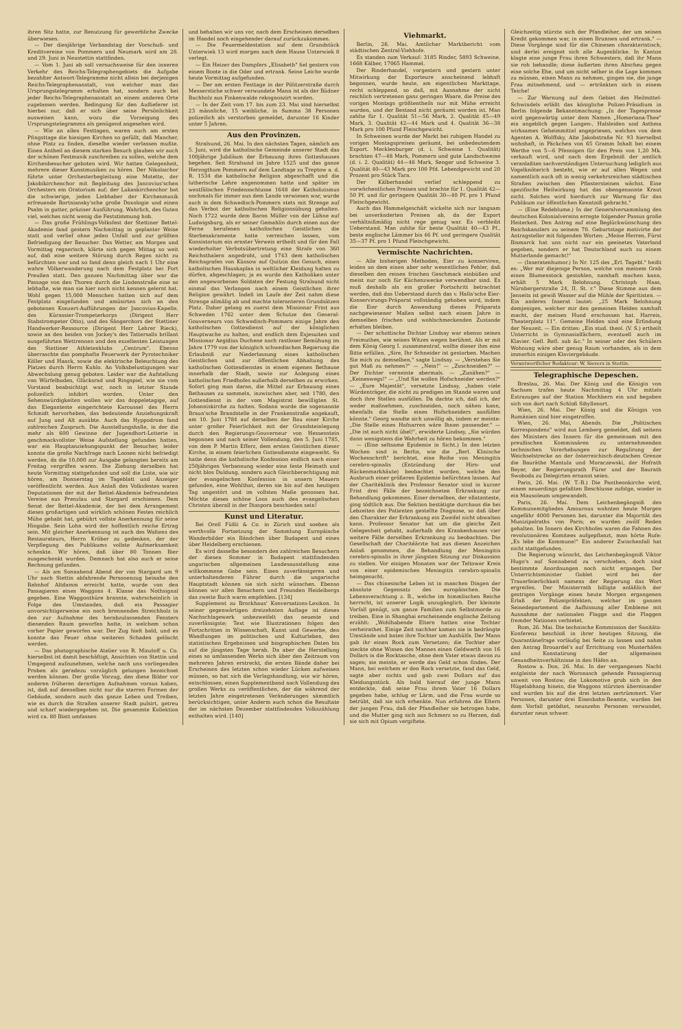ihren Sitz hatte, zur Benutzung für gewerbliche Zwecke überwiesen.
— Der diesjährige Verbandstag der Vorschuß- und Kreditvereine von Pommern und Neumark wird am 28. und 29. Juni in Neustettin stattfinden.
— Vom 1. Juni ab soll versuchsweise für den inneren Verkehr des Reichs-Telegraphengebiets die Aufgabe bezahlter Antwort-Telegramme nicht allein bei derjenigen Reichs-Telegraphenanstalt, von welcher man das Ursprungstelegramm erhalten hat, sondern auch bei jeder Reichs-Telegraphenanstalt an einem anderen Orte zugelassen werden. Bedingung für den Auflieferer ist hierbei nur, daß er sich über seine Persönlichkeit ausweisen kann, wozu die Vorzeigung des Ursprungstelegramms als genügend angesehen wird.
— Wie an allen Festtagen, waren auch am ersten Pfingsttage die hiesigen Kirchen so gefüllt, daß Mancher, ohne Platz zu finden, dieselbe wieder verlassen mußte. Einen Antheil an diesem starken Besuch glauben wir auch der schönen Festmusik zuschreiben zu sollen, welche dem Kirchenbesucher geboten wird. Wir hatten Gelegenheit, mehrere dieser Kunstmusiken zu hören. Der Nikolaichor führte unter Orchesterbegleitung eine Motette, der Jakobikirchenchor mit Begleitung des Jancovius'schen Orchesters ein Oratorium auf; der Lukaskirchenchor bot die schwierige, jeden Liebhaber der Kirchenmusik erfreuende Bortniansky'sche große Doxologie und einen Psalm in gutter, präziser Ausführung. Wahrlich, des Guten viel, welches nicht wenig die Feststimmung hob.
— Das große Frühlings-Volksfest der Stettiner Bettel-Akademie fand gestern Nachmittag in geplanter Weise statt und verlief ohne jeden Unfall und zur größten Befriedigung der Besucher. Das Wetter, am Morgen und Vormittag regnerisch, klärte sich gegen Mittag so weit auf, daß eine weitere Störung durch Regen nicht zu befürchten war und so fand denn gleich nach 1 Uhr eine wahre Völkerwanderung nach dem Festplatz bei Fort Preußen statt. Den ganzen Nachmittag über war die Passage von den Thoren durch die Lindenstraße eine so lebhafte, wie man sie hier noch nicht kennen gelernt hat. Wohl gegen 15,000 Menschen hatten sich auf dem Festplatz eingefunden und amüsirten sich an den gebotenen Konzert-Aufführungen der Jancovius-Kapelle, des Kürassier-Trompeterkorps (Dirigent Herr Stabstrompeter Otto), und des Sängerchors der Stettiner Handwerker-Ressource (Dirigent Herr Lehrer Rieck), sowie an den beiden von Jockey's des Tattersalls brillant ausgeführten Wettrennen und den exzellenten Leistungen des Stettiner Athletenklubs „Centrum". Ebenso überraschte das pomphafte Feuerwerk der Pyrotechniker Köller und Haack, sowie die elektrische Beleuchtung des Platzes durch Herrn Kuhlo. An Volksbelustigungen war Abwechslung genug geboten. Leider war die Aufstellung von Würfelbuden, Glücksrad und Ringspiel, wie sie vom Vorstand beabsichtigt war, noch in letzter Stunde polizeilich inhibirt worden. Unter den Sehenswürdigkeiten wollen wir das doppeletagige, auf das Eleganteste eingerichtete Karoussel des Herrn Schmidt hervorheben, das bedeutende Anziehungskraft auf Jung und Alt ausübte. Auch das Hyppodrom fand zahlreichen Zuspruch. Die Ausstellungshalle, in der die mehr als 600 Gewinne der Jugendhort-Lotterie in geschmackvollster Weise Aufstellung gefunden hatten, war ein Hauptanziehungspunkt der Besucher, leider konnte die große Nachfrage nach Loosen nicht befriedigt werden, da die 10,000 zur Ausgabe gelangten bereits am Freitag vergriffen waren. Die Ziehung derselben hat heute Vormittag stattgefunden und soll die Liste, wie wir hören, am Donnerstag im Tageblatt und Anzeiger veröffentlicht werden. Aus Anlaß des Volksfestes waren Deputationen der mit der Bettel-Akademie befreundeten Vereine aus Prenzlau und Stargard erschienen. Dem Senat der Bettel-Akademie, der bei dem Arrangement dieses großartigen und wirklich schönen Festes reichlich Mühe gehabt hat, gebührt vollste Anerkennung für seine Hingabe. Sein Lohn wird der hoffentlich reiche Ertrag sein. Mit gleicher Anerkennung ist auch des Waltens des Restaurateurs, Herrn Kröber zu gedenken, der der Verpflegung des Publikums vollste Aufmerksamkeit schenkte. Wir hören, daß über 80 Tonnen Bier ausgeschenkt wurden. Demnach hat also auch er seine Rechnung gefunden.
— Als am Sonnabend Abend der von Stargard um 9 Uhr nach Stettin abfahrende Personenzug beinahe den Bahnhof Altdamm erreicht hatte, wurde von den Passagieren eines Waggons 4. Klasse das Nothsignal gegeben. Eine Waggonthüre brannte, wahrscheinlich in Folge des Umstandes, daß ein Passagier unvorsichtigerweise ein noch brennendes Streichholz in den zur Aufnahme des herabzulassenden Fensters dienenden Raum geworfen hatte, in welchem schon vorher Papier geworfen war. Der Zug hielt bald, und es konnte das Feuer ohne weiteren Schaden gelöscht werden.
— Das photographische Atelier von R. Minzloff u. Co. hierselbst ist damit beschäftigt, Ansichten von Stettin und Umgegend aufzunehmen, welche nach uns vorliegenden Proben als geradezu vorzüglich gelungen bezeichnet werden können. Der große Vorzug, den diese Bilder vor anderen früheren derartigen Aufnahmen voraus haben, ist, daß auf denselben nicht nur die starren Formen der Gebäude, sondern auch das ganze Leben und Treiben, wie es durch die Straßen unserer Stadt pulsirt, getreu und scharf wiedergegeben ist. Die gesammte Kollektion wird ca. 80 Blatt umfassen
und behalten wir uns vor, nach dem Erscheinen derselben im Handel noch eingehender darauf zurückzukommen.
— Die Feuermeldestation auf dem Grundstück Unterwiek 13 wird morgen nach dem Hause Unterwiek 8 verlegt.
— Ein Heizer des Dampfers „Elisabeth" fiel gestern von einem Boote in die Oder und ertrank. Seine Leiche wurde heute Vormittag aufgefunden.
— Der am ersten Festtage in der Pölitzerstraße durch Messerstiche schwer verwundete Mann ist als der Büdner Buchholz aus Finkenwalde rekognoszirt worden.
— In der Zeit vom 17. bis zum 23. Mai sind hierselbst 23 männliche, 15 weibliche, in Summa 38 Personen polizeilich als verstorben gemeldet, darunter 16 Kinder unter 5 Jahren.
Aus den Provinzen.
Stralsund, 26. Mai. In den nächsten Tagen, nämlich am 5. Juni, wird die katholische Gemeinde unserer Stadt das 100jährige Jubiläum der Erbauung ihres Gotteshauses begehen. Seit Stralsund im Jahre 1525 und das ganze Herzogthum Pommern auf dem Landtage zu Treptow a. d. R. 1534 die katholische Religion abgeschafft und die lutherische Lehre angenommen hatte und später im westfälischen Friedensschlusse 1648 der Katholizismus nochmals für immer aus dem Lande verwiesen war, wurde auch in dem Schwedisch-Pommern stets mit Strenge auf das Verbot der katholischen Religionsübung gehalten. Noch 1722 wurde dem Baron Müller von der Lühne auf Ludwigsburg, als er seiner Gemahlin durch einen aus der Ferne berufenen katholischen Geistlichen die Sterbesakramente hatte verreichen lassen, vom Konsistorium ein ernster Verweis ertheilt und für den Fall wiederholter Verbotsübertretung eine Strafe von 360 Reichsthalern angedroht, und 1743 dem katholischen Reichsgrafen von Küssow auf Quitzin das Gesuch, einen katholischen Hauskaplan in weltlicher Kleidung halten zu dürfen, abgeschlagen; ja es wurde den Katholiken unter den angeworbenen Soldaten der Festung Stralsund nicht einmal das Verlangen nach einem Geistlichen ihrer Religion gewährt. Indeß im Laufe der Zeit nahm diese Strenge allmälig ab und machte toleranteren Grundsätzen Platz. Daher gelang es zuerst dem Missionar Frint aus Schweden 1762 unter dem Schutze des General-Gouverneurs von Schwedisch-Pommern einige Jahre den katholischen Gottesdienst auf der königlichen Hauptwache zu halten, und endlich dem Exjesuiten und Missionar Aegidius Duchene nach rastloser Bemühung im Jahre 1779 von der königlich schwedischen Regierung die Erlaubniß zur Niederlassung eines katholischen Geistlichen und zur öffentlichen Abhaltung des katholischen Gottesdienstes in einem eigenen Bethause innerhalb der Stadt, sowie zur Anlegung eines katholischen Friedhofes außerhalb derselben zu erwirken. Sofort ging man daran, die Mittel zur Erbauung eines Bethauses zu sammeln, inzwischen aber, seit 1780, den Gottesdienst in der vom Magistrat bewilligten St. Johanniskirche zu halten. Sodann wurde die sogenannte Braun'sche Brandstelle in der Frankenstraße angekauft, am 10. Juni 1784 auf derselben der Bau einer Kirche unter großer Feierlichkeit mit der Grundsteinlegung durch den Regierungs-Gouverneur von Hessenstein begonnen und nach seiner Vollendung, den 5. Juni 1785, von dem P. Martin Efferz, dem ersten Geistlichen dieser Kirche, in einem feierlichen Gottesdienste eingeweiht. So hatte denn die katholische Konfession endlich nach einer 250jährigen Verbannung wieder eine feste Heimath und nicht blos Duldung, sondern auch Gleichberechtigung mit der evangelischen Konfession in unsern Mauern gefunden, eine Wohlthat, deren sie bis auf den heutigen Tag ungestört und im vollsten Maße genossen hat. Möchte dieses schöne Loos auch den evangelischen Christen überall in der Diaspora beschieden sein!
Kunst und Literatur.
Bei Orell Füßli & Co. in Zürich sind soeben als werthvolle Fortsetzung der Sammlung Europäische Wanderbilder ein Bändchen über Budapest und eines über Heidelberg erschienen.
Es wird dasselbe besonders den zahlreichen Besuchern der diesen Sommer in Budapest stattfindenden ungarischen allgemeinen Landesausstellung eine willkommene Gabe sein. Einen zuverlässigeren und unterhaltenderen Führer durch die ungarische Hauptstadt können sie sich nicht wünschen. Ebenso können wir allen Besuchern und Freunden Heidelbergs das zweite Buch warm empfehlen. [134]
Supplement zu Brockhaus' Konversations-Lexikon. In seiner gegenwärtigen dreizehnten Auflage ist dieses Nachschlagewerk unbezweifelt das neueste und zuverlässigste; Text wie Illustrationen folgen den Fortschritten in Wissenschaft, Kunst und Gewerbe, den Wandlungen im politischen und Kulturleben, den statistischen Ergebnissen und biographischen Daten bis auf die jüngsten Tage herab. Da aber die Herstellung eines so umfassenden Werks sich über den Zeitraum von mehreren Jahren erstreckt, die ersten Bände daher bei Erscheinen des letzten schon wieder Lücken aufweisen müssen, so hat sich die Verlagshandlung, wie wir hören, entschlossen, einen Supplementband nach Vollendung des großen Werks zu veröffentlichen, der die während der letzten Jahre eingetretenen Veränderungen sämmtlich berücksichtigen, unter Anderm auch schon die Resultate der im nächsten Dezember stattfindenden Volkszählung enthalten wird. [140]
Viehmarkt.
Berlin, 26. Mai. Amtlicher Marktbericht vom städtischen Zentral-Viehhofe.
Es standen zum Verkauf: 3185 Rinder, 5893 Schweine, 1668 Kälber, 17065 Hammel.
Der Rinderhandel, vorgestern und gestern unter Mitwirkung der Exporteure anscheinend lebhaft begonnen, wurde heute, am eigentlichen Markttage, recht schleppend, so daß, mit Ausnahme der nicht reichlich vertretenen ganz geringen Waare, die Preise des vorigen Montags größtentheils nur mit Mühe erreicht wurden, und der Bestand nicht geräumt worden ist. Man zahlte für 1. Qualität 51—56 Mark, 2. Qualität 45—49 Mark, 3. Qualität 42—44 Mark und 4. Qualität 36—38 Mark pro 100 Pfund Fleischgewicht.
In Schweinen wurde der Markt bei ruhigem Handel zu vorigen Montagspreisen geräumt, bei unbedeutendem Export. Mecklenburger (d. i. Schweine 1. Qualität) brachten 47—48 Mark, Pommern und gute Landschweine (d. i. 2. Qualität) 44—46 Mark, Senger und Schweine 3. Qualität 40—43 Mark pro 100 Pfd. Lebendgewicht und 20 Prozent pro Stück Tara.
Der Kälberhandel verlief schleppend zu vorwöchentlichen Preisen und brachte für 1. Qualität 42—50 Pf. und für geringere Qualität 30—40 Pf. pro 1 Pfund Fleischgewicht.
Auch das Hammelgeschäft wickelte sich nur langsam bei unveränderten Preisen ab, da der Export verhältnißmäßig nicht rege genug war. Es verbleibt Ueberstand. Man zahlte für beste Qualität 40—43 Pf., beste englische Lämmer bis 46 Pf. und geringere Qualität 35—37 Pf. pro 1 Pfund Fleischgewicht.
Vermischte Nachrichten.
— Alle bisherigen Methoden, Eier zu konserviren, leiden an dem einen aber sehr wesentlichen Fehler, daß dieselben den reinen frischen Geschmack einbüßen und meist nur noch für Küchenzwecke verwendbar sind. Es muß deshalb als ein großer Fortschritt betrachtet werden, daß das Ueberstand durch das v. Halla'sche Eier-Konservirungs-Präparat vollständig gehoben wird, indem die Eier durch Anwendung dieses Präparats nachgewiesener Maßen selbst nach einem Jahre in demselben frischen und wohlschmeckenden Zustande erhalten bleiben.
— Der schottische Dichter Lindsay war ebenso seines Freimuthes, wie seines Witzes wegen berühmt. Als er mit dem König Georg I. zusammentraf, wollte dieser ihm eine Bitte erfüllen. „Sire, Ihr Schneider ist gestorben. Machen Sie mich zu demselben," sagte Lindsay. — „Verstehen Sie gut Maß zu nehmen?" — „Nein!" — „Zuschneiden?" — Der Dichter verneinte abermals. — „Zunähen?" — „Keineswegs!" — „Und Sie wollen Hofschneider werden?" — „Eure Majestät", versetzte Lindsay, „haben viele Würdenträger, die nicht zu predigen im Stande waren und doch ihre Stellen ausfüllen. Da dachte ich, daß ich, der weder maßnehmen, zuschneiden, noch nähen kann, ebenfalls die Stelle eines Hofschneiders ausfüllen könnte." Georg wandte sich unwillig ab, indem er meinte: „Die Stelle eines Hofnarren wäre Ihnen passender." — „Die ist auch nicht übel!", erwiderte Lindsay, „Sie würden dann wenigstens die Wahrheit zu hören bekommen."
— (Eine seltsame Epidemie in Sicht.) In den letzten Wochen sind in Berlin, wie die „Berl. Klinische Wochenschrift" berichtet, eine Reihe von Meningitis cerebro-spinalis (Entzündung der Hirn- und Rückenmarkhäute) beobachtet worden, welche den Ausbruch einer größeren Epidemie befürchten lassen. Auf der Charitéklinik des Professor Senator sind in kurzer Frist drei Fälle der bezeichneten Erkrankung zur Behandlung gekommen. Einer derselben, der ellatanteste, ging tödtlich aus. Die Sektion bestätigte durchaus die bei Lebzeiten des Patienten gestellte Diagnose, so daß über den Charakter der Erkrankung ein Zweifel nicht obwalten kann. Professor Senator hat um die gleiche Zeit Gelegenheit gehabt, außerhalb des Krankenhauses vier weitere Fälle derselben Erkrankung zu beobachten. Die Gesellschaft der Charitéärzte hat aus diesen Anzeichen Anlaß genommen, die Behandlung der Meningitis cerebro-spinalis in ihrer jüngsten Sitzung zur Diskussion zu stellen. Vor einigen Monaten war der Teltower Kreis von einer epidemischen Meningitis cerebro-spinalis heimgesucht.
— Das chinesische Leben ist in manchen Dingen der absolute Gegensatz des europäischen. Die Lebensverachtung z. B., welche im himmlischen Reiche herrscht, ist unserer Logik unzugänglich. Der kleinste Vorfall genügt, um ganze Familien zum Selbstmorde zu treiben. Eine in Shanghai erscheinende englische Zeitung erzählt: „Wohlhabende Eltern hatten eine Tochter verheirathet. Einige Zeit nachher kamen sie in bedrängte Umstände und baten ihre Tochter um Aushülfe. Der Mann gab ihr einen Rock zum Versetzen; die Tochter aber steckte ohne Wissen des Mannes einen Geldwerth von 16 Dollars in die Rocktasche, ohne dem Vater etwas davon zu sagen; sie meinte, er werde das Geld schon finden. Der Mann, bei welchem er den Rock versetzte, fand das Geld, sagte aber nichts und gab zwei Dollars auf das Kleidungsstück. Als bald hierauf der junge Mann entdeckte, daß seine Frau ihrem Vater 16 Dollars gegeben habe, schlug er Lärm, und die Frau wurde so betrübt, daß sie sich erhenkte. Nun erfuhren die Eltern der jungen Frau, daß der Pfandleiher sie betrogen habe, und die Mutter ging sich aus Schmerz so zu Herzen, daß sie sich mit Opium vergiftete.
Gleichzeitig stürzte sich der Pfandleiher, der um seinen Kredit gekommen war, in einen Brunnen und ertrank." — Diese Vorgänge sind für die Chinesen charakteristisch, und derlei ereignet sich alle Augenblicke. In Kanton klagte eine junge Frau ihren Schwestern, daß ihr Mann sie roh behandle; diese äußerten ihren Abscheu gegen eine solche Ehe, und um nicht selber in die Lage kommen zu müssen, einen Mann zu nehmen, gingen sie, die junge Frau mitnehmend, und — ertränkten sich in einem Teiche!
— Zur Warnung auf dem Gebiet des Heilmittel-Schwindels erläßt das königliche Polizei-Präsidium in Berlin folgende Bekanntmachung: „In der Tagespresse wird gegenwärtig unter dem Namen „Homeriana-Thee" ein angeblich gegen Lungen-, Halsleiden und Asthma wirksames Geheimmittel angepriesen, welches von dem Agenten A. Wolffsky, Alte Jakobstraße Nr. 93 hierselbst wohnhaft, in Päckchen von 65 Gramm Inhalt bei einem Werthe von 5—6 Pfennigen für den Preis von 1,20 Mk. verkauft wird, und nach dem Ergebniß der amtlich veranlaßten sachverständigen Untersuchung lediglich aus Vogelknöterich besteht, wie er auf allen Wegen und namentlich auch oft in wenig verkehrsreichen städtischen Straßen zwischen den Pflastersteinen wächst. Eine spezifische Heilwirkung hat das obengenannte Kraut nicht. Solches wird hierdurch zur Warnung für das Publikum zur öffentlichen Kenntniß gebracht."
— (Eine Redeblume.) In der Generalversammlung des deutschen Kolonialvereins erregte folgender Passus große Heiterkeit. Den Antrag auf eine Beglückwünschung des Reichskanzlers zu seinem 70. Geburtstage motivirte der Antragsteller mit folgenden Worten: „Meine Herren, Fürst Bismarck hat uns nicht nur ein geeinetes Vaterland gegeben, sondern er hat Deutschland auch zu einem Mutterlande gemacht!"
— (Inseratenhumor.) In Nr. 125 des „Erl. Tagebl." heißt es: „Wer mir diejenige Person, welche von meinem Grab einen Blumenstock gestohlen, namhaft machen kann, erhält 5 Mark Belohnung. Christoph Haas, Nürnbergerstraße 24, II. St. r." Diese Stimme aus dem Jenseits ist gewiß Wasser auf die Mühle der Spiritisten. — Ein anderes Inserat lautet: „25 Mark Belohnung demjenigen, welcher mir den gemeinen Helden namhaft macht, der meinen Hund erschossen hat. Harreis, Theaterplatz 11". Gemeine Helden sind eine Erfindung der Neuzeit. — Ein drittes: „Ein stud. theol. (V. S.) ertheilt Unterricht in Gymnasialfächern, eventuell auch im Klavier. Gefl. Refl. sub &c." In seiner oder des Schülers Wohnung wäre aber genug Raum vorhanden, als in dem immerhin einigen Klaviergebäude.
Verantwortlicher Redakteur: W. Sievers in Stettin.
Telegraphische Depeschen.
Breslau, 26. Mai. Der König und die Königin von Sachsen trafen heute Nachmittag 4 Uhr mittels Extrazuges auf der Station Mochbern ein und begaben sich von dort nach Schloß Sibyllenort.
Wien, 26. Mai. Der König und die Königin von Rumänien sind hier eingetroffen.
Wien, 26. Mai, Abends. Die „Politischen Korrespondenz" wird aus Lemberg gemeldet, daß seitens des Ministers des Innern für die gemeinsam mit den preußischen Kommissären zu unternehmenden technischen Vorerhebungen zur Regulirung der Weichselstrecke an der österreichisch-deutschen Grenze die Bauräthe Mantula und Moraczewski, der Hofrath Beyer, der Regierungsrath Fürer und der Baurath Swoboda zu Delegirten ernannt seien.
Paris, 26. Mai. (W. T.-B.) Die Pantheonkirche wird, einem neuerdings gefaßten Beschlusse zufolge, wieder in ein Mausoleum umgewandelt.
Paris, 26. Mai. Dem Leichenbegängniß des Kommunemitgliedes Amouroux wohnten heute Morgen ungefähr 4000 Personen bei, darunter die Majorität des Munizipalraths von Paris; es wurden zwölf Reden gehalten. Im Innern des Kirchhofes waren die Fahnen des revolutionären Komitees aufgepflanzt, man hörte Rufe: „Es lebe die Kommune!" Ein anderer Zwischenfall hat nicht stattgefunden.
Die Regierung wünscht, das Leichenbegängniß Viktor Hugo's auf Sonnabend zu verschieben, doch sind bestimmte Anordnungen noch nicht ergangen. Der Unterrichtsminister Goblet wird bei der Trauerfeierlichkeit namens der Regierung das Wort ergreifen. Der Ministerrath billigte anläßlich der gestrigen Vorgänge einen heute Morgen ergangenen Erlaß der Polizeipräfekten, welcher im ganzen Seinedepartement die Aufhissung aller Embleme mit Ausnahme der nationalen Flagge und die Flaggen fremder Nationen verbietet.
Rom, 26. Mai. Die technische Kommission der Sanitäts-Konferenz beschloß in ihrer heutigen Sitzung, die Quarantänefrage vorläufig bei Seite zu lassen und nahm den Antrag Brouardel's auf Errichtung von Musterhäfen und Konstatirung der allgemeinen Gesundheitsverhältnisse in den Häfen an.
Rostow a. Don, 26. Mai. In der vergangenen Nacht entgleiste der nach Woronasch gehende Passagierzug unweit von Rostow; die Lokomotive grub sich in den Hügelabhang hinein, die Waggons stürzten übereinander und wurden bis auf die drei letzten zertrümmert. Vier Personen, darunter drei Eisenbahn-Beamte, wurden bei dem Vorfall getödtet, neunzehn Personen verwundet, darunter neun schwer.